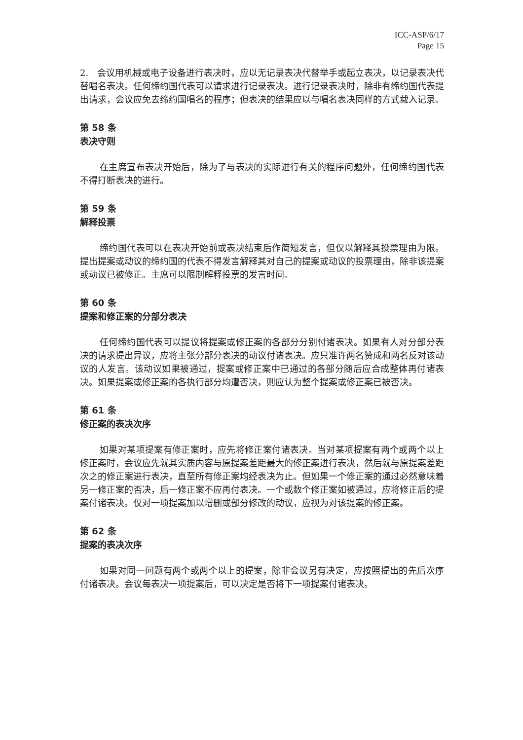ICC-ASP/6/17
Page 15
2.　会议用机械或电子设备进行表决时，应以无记录表决代替举手或起立表决，以记录表决代替唱名表决。任何缔约国代表可以请求进行记录表决。进行记录表决时，除非有缔约国代表提出请求，会议应免去缔约国唱名的程序；但表决的结果应以与唱名表决同样的方式载入记录。
第 58 条
表决守则
在主席宣布表决开始后，除为了与表决的实际进行有关的程序问题外，任何缔约国代表不得打断表决的进行。
第 59 条
解释投票
缔约国代表可以在表决开始前或表决结束后作简短发言，但仅以解释其投票理由为限。提出提案或动议的缔约国的代表不得发言解释其对自己的提案或动议的投票理由，除非该提案或动议已被修正。主席可以限制解释投票的发言时间。
第 60 条
提案和修正案的分部分表决
任何缔约国代表可以提议将提案或修正案的各部分分别付诸表决。如果有人对分部分表决的请求提出异议，应将主张分部分表决的动议付诸表决。应只准许两名赞成和两名反对该动议的人发言。该动议如果被通过，提案或修正案中已通过的各部分随后应合成整体再付诸表决。如果提案或修正案的各执行部分均遭否决，则应认为整个提案或修正案已被否决。
第 61 条
修正案的表决次序
如果对某项提案有修正案时，应先将修正案付诸表决。当对某项提案有两个或两个以上修正案时，会议应先就其实质内容与原提案差距最大的修正案进行表决，然后就与原提案差距次之的修正案进行表决，直至所有修正案均经表决为止。但如果一个修正案的通过必然意味着另一修正案的否决，后一修正案不应再付表决。一个或数个修正案如被通过，应将修正后的提案付诸表决。仅对一项提案加以增删或部分修改的动议，应视为对该提案的修正案。
第 62 条
提案的表决次序
如果对同一问题有两个或两个以上的提案，除非会议另有决定，应按照提出的先后次序付诸表决。会议每表决一项提案后，可以决定是否将下一项提案付诸表决。